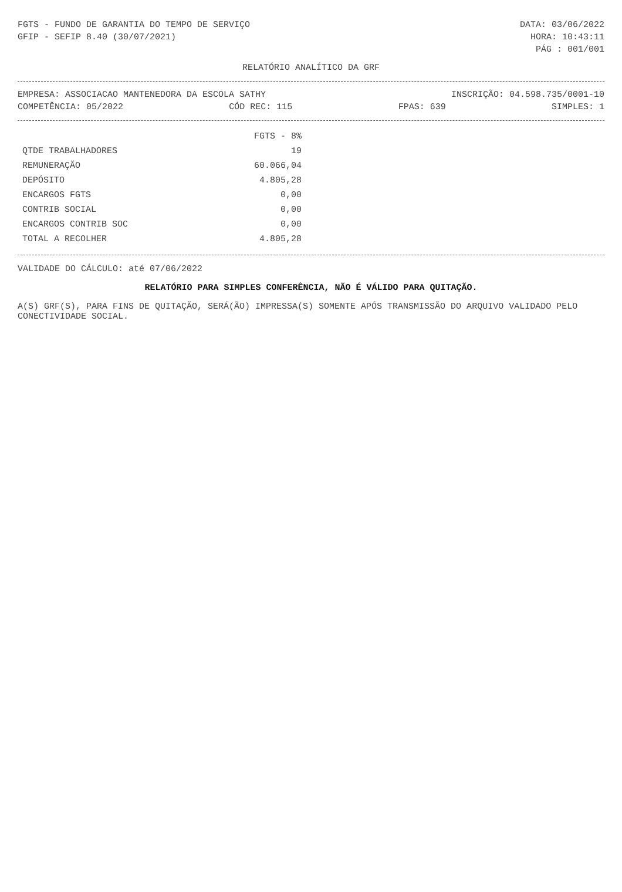FGTS - FUNDO DE GARANTIA DO TEMPO DE SERVIÇO DATA: 03/06/2022
GFIP - SEFIP 8.40 (30/07/2021) HORA: 10:43:11
PÁG : 001/001
RELATÓRIO ANALÍTICO DA GRF
EMPRESA: ASSOCIACAO MANTENEDORA DA ESCOLA SATHY INSCRIÇÃO: 04.598.735/0001-10
COMPETÊNCIA: 05/2022 CÓD REC: 115 FPAS: 639 SIMPLES: 1
| | FGTS - 8% |
| --- | --- |
| QTDE TRABALHADORES | 19 |
| REMUNERAÇÃO | 60.066,04 |
| DEPÓSITO | 4.805,28 |
| ENCARGOS FGTS | 0,00 |
| CONTRIB SOCIAL | 0,00 |
| ENCARGOS CONTRIB SOC | 0,00 |
| TOTAL A RECOLHER | 4.805,28 |
VALIDADE DO CÁLCULO: até 07/06/2022
RELATÓRIO PARA SIMPLES CONFERÊNCIA, NÃO É VÁLIDO PARA QUITAÇÃO.
A(S) GRF(S), PARA FINS DE QUITAÇÃO, SERÁ(ÃO) IMPRESSA(S) SOMENTE APÓS TRANSMISSÃO DO ARQUIVO VALIDADO PELO CONECTIVIDADE SOCIAL.